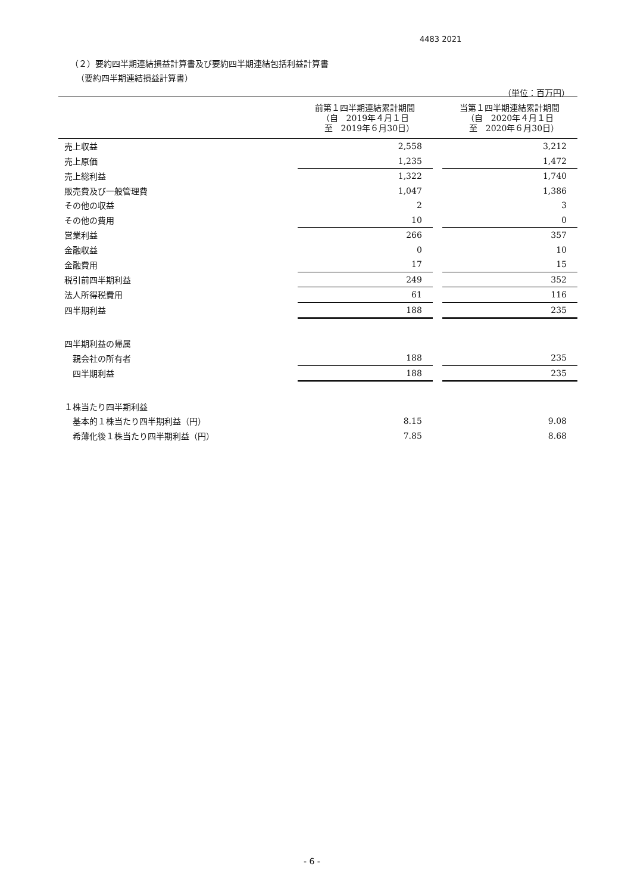4483 2021
（２）要約四半期連結損益計算書及び要約四半期連結包括利益計算書
（要約四半期連結損益計算書）
（単位：百万円）
| | 前第１四半期連結累計期間 （自 2019年４月１日 至 2019年６月30日） | | 当第１四半期連結累計期間 （自 2020年４月１日 至 2020年６月30日） |
| --- | --- | --- | --- |
| 売上収益 | 2,558 | | 3,212 |
| 売上原価 | 1,235 | | 1,472 |
| 売上総利益 | 1,322 | | 1,740 |
| 販売費及び一般管理費 | 1,047 | | 1,386 |
| その他の収益 | 2 | | 3 |
| その他の費用 | 10 | | 0 |
| 営業利益 | 266 | | 357 |
| 金融収益 | 0 | | 10 |
| 金融費用 | 17 | | 15 |
| 税引前四半期利益 | 249 | | 352 |
| 法人所得税費用 | 61 | | 116 |
| 四半期利益 | 188 | | 235 |
| 四半期利益の帰属 | | | |
| 親会社の所有者 | 188 | | 235 |
| 四半期利益 | 188 | | 235 |
| １株当たり四半期利益 | | | |
| 基本的１株当たり四半期利益（円） | 8.15 | | 9.08 |
| 希薄化後１株当たり四半期利益（円） | 7.85 | | 8.68 |
- 6 -